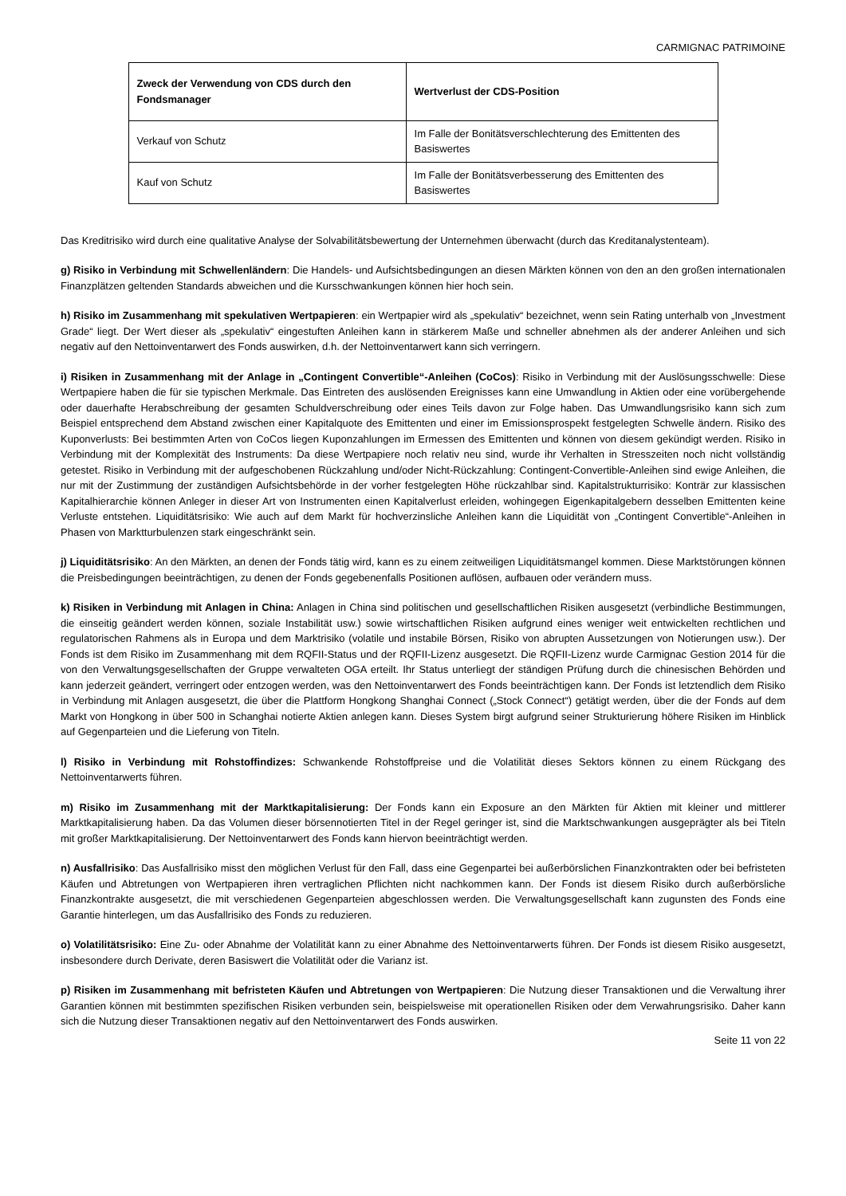CARMIGNAC PATRIMOINE
| Zweck der Verwendung von CDS durch den Fondsmanager | Wertverlust der CDS-Position |
| --- | --- |
| Verkauf von Schutz | Im Falle der Bonitätsverschlechterung des Emittenten des Basiswertes |
| Kauf von Schutz | Im Falle der Bonitätsverbesserung des Emittenten des Basiswertes |
Das Kreditrisiko wird durch eine qualitative Analyse der Solvabilitätsbewertung der Unternehmen überwacht (durch das Kreditanalystenteam).
g) Risiko in Verbindung mit Schwellenländern: Die Handels- und Aufsichtsbedingungen an diesen Märkten können von den an den großen internationalen Finanzplätzen geltenden Standards abweichen und die Kursschwankungen können hier hoch sein.
h) Risiko im Zusammenhang mit spekulativen Wertpapieren: ein Wertpapier wird als „spekulativ“ bezeichnet, wenn sein Rating unterhalb von „Investment Grade“ liegt. Der Wert dieser als „spekulativ“ eingestuften Anleihen kann in stärkerem Maße und schneller abnehmen als der anderer Anleihen und sich negativ auf den Nettoinventarwert des Fonds auswirken, d.h. der Nettoinventarwert kann sich verringern.
i) Risiken in Zusammenhang mit der Anlage in „Contingent Convertible“-Anleihen (CoCos): Risiko in Verbindung mit der Auslösungsschwelle: Diese Wertpapiere haben die für sie typischen Merkmale. Das Eintreten des auslösenden Ereignisses kann eine Umwandlung in Aktien oder eine vorübergehende oder dauerhafte Herabschreibung der gesamten Schuldverschreibung oder eines Teils davon zur Folge haben. Das Umwandlungsrisiko kann sich zum Beispiel entsprechend dem Abstand zwischen einer Kapitalquote des Emittenten und einer im Emissionsprospekt festgelegten Schwelle ändern. Risiko des Kuponverlusts: Bei bestimmten Arten von CoCos liegen Kuponzahlungen im Ermessen des Emittenten und können von diesem gekündigt werden. Risiko in Verbindung mit der Komplexität des Instruments: Da diese Wertpapiere noch relativ neu sind, wurde ihr Verhalten in Stresszeiten noch nicht vollständig getestet. Risiko in Verbindung mit der aufgeschobenen Rückzahlung und/oder Nicht-Rückzahlung: Contingent-Convertible-Anleihen sind ewige Anleihen, die nur mit der Zustimmung der zuständigen Aufsichtsbehörde in der vorher festgelegten Höhe rückzahlbar sind. Kapitalstrukturrisiko: Konträr zur klassischen Kapitalhierarchie können Anleger in dieser Art von Instrumenten einen Kapitalverlust erleiden, wohingegen Eigenkapitalgebern desselben Emittenten keine Verluste entstehen. Liquiditätsrisiko: Wie auch auf dem Markt für hochverzinsliche Anleihen kann die Liquidität von „Contingent Convertible“-Anleihen in Phasen von Marktturbulenzen stark eingeschränkt sein.
j) Liquiditätsrisiko: An den Märkten, an denen der Fonds tätig wird, kann es zu einem zeitweiligen Liquiditätsmangel kommen. Diese Marktstörungen können die Preisbedingungen beeinträchtigen, zu denen der Fonds gegebenenfalls Positionen auflösen, aufbauen oder verändern muss.
k) Risiken in Verbindung mit Anlagen in China: Anlagen in China sind politischen und gesellschaftlichen Risiken ausgesetzt (verbindliche Bestimmungen, die einseitig geändert werden können, soziale Instabilität usw.) sowie wirtschaftlichen Risiken aufgrund eines weniger weit entwickelten rechtlichen und regulatorischen Rahmens als in Europa und dem Marktrisiko (volatile und instabile Börsen, Risiko von abrupten Aussetzungen von Notierungen usw.). Der Fonds ist dem Risiko im Zusammenhang mit dem RQFII-Status und der RQFII-Lizenz ausgesetzt. Die RQFII-Lizenz wurde Carmignac Gestion 2014 für die von den Verwaltungsgesellschaften der Gruppe verwalteten OGA erteilt. Ihr Status unterliegt der ständigen Prüfung durch die chinesischen Behörden und kann jederzeit geändert, verringert oder entzogen werden, was den Nettoinventarwert des Fonds beeinträchtigen kann. Der Fonds ist letztendlich dem Risiko in Verbindung mit Anlagen ausgesetzt, die über die Plattform Hongkong Shanghai Connect („Stock Connect“) getätigt werden, über die der Fonds auf dem Markt von Hongkong in über 500 in Schanghai notierte Aktien anlegen kann. Dieses System birgt aufgrund seiner Strukturierung höhere Risiken im Hinblick auf Gegenparteien und die Lieferung von Titeln.
l) Risiko in Verbindung mit Rohstoffindizes: Schwankende Rohstoffpreise und die Volatilität dieses Sektors können zu einem Rückgang des Nettoinventarwerts führen.
m) Risiko im Zusammenhang mit der Marktkapitalisierung: Der Fonds kann ein Exposure an den Märkten für Aktien mit kleiner und mittlerer Marktkapitalisierung haben. Da das Volumen dieser börsennotierten Titel in der Regel geringer ist, sind die Marktschwankungen ausgeprägter als bei Titeln mit großer Marktkapitalisierung. Der Nettoinventarwert des Fonds kann hiervon beeinträchtigt werden.
n) Ausfallrisiko: Das Ausfallrisiko misst den möglichen Verlust für den Fall, dass eine Gegenpartei bei außerbörslichen Finanzkontrakten oder bei befristeten Käufen und Abtretungen von Wertpapieren ihren vertraglichen Pflichten nicht nachkommen kann. Der Fonds ist diesem Risiko durch außerbörsliche Finanzkontrakte ausgesetzt, die mit verschiedenen Gegenparteien abgeschlossen werden. Die Verwaltungsgesellschaft kann zugunsten des Fonds eine Garantie hinterlegen, um das Ausfallrisiko des Fonds zu reduzieren.
o) Volatilitätsrisiko: Eine Zu- oder Abnahme der Volatilität kann zu einer Abnahme des Nettoinventarwerts führen. Der Fonds ist diesem Risiko ausgesetzt, insbesondere durch Derivate, deren Basiswert die Volatilität oder die Varianz ist.
p) Risiken im Zusammenhang mit befristeten Käufen und Abtretungen von Wertpapieren: Die Nutzung dieser Transaktionen und die Verwaltung ihrer Garantien können mit bestimmten spezifischen Risiken verbunden sein, beispielsweise mit operationellen Risiken oder dem Verwahrungsrisiko. Daher kann sich die Nutzung dieser Transaktionen negativ auf den Nettoinventarwert des Fonds auswirken.
Seite 11 von 22